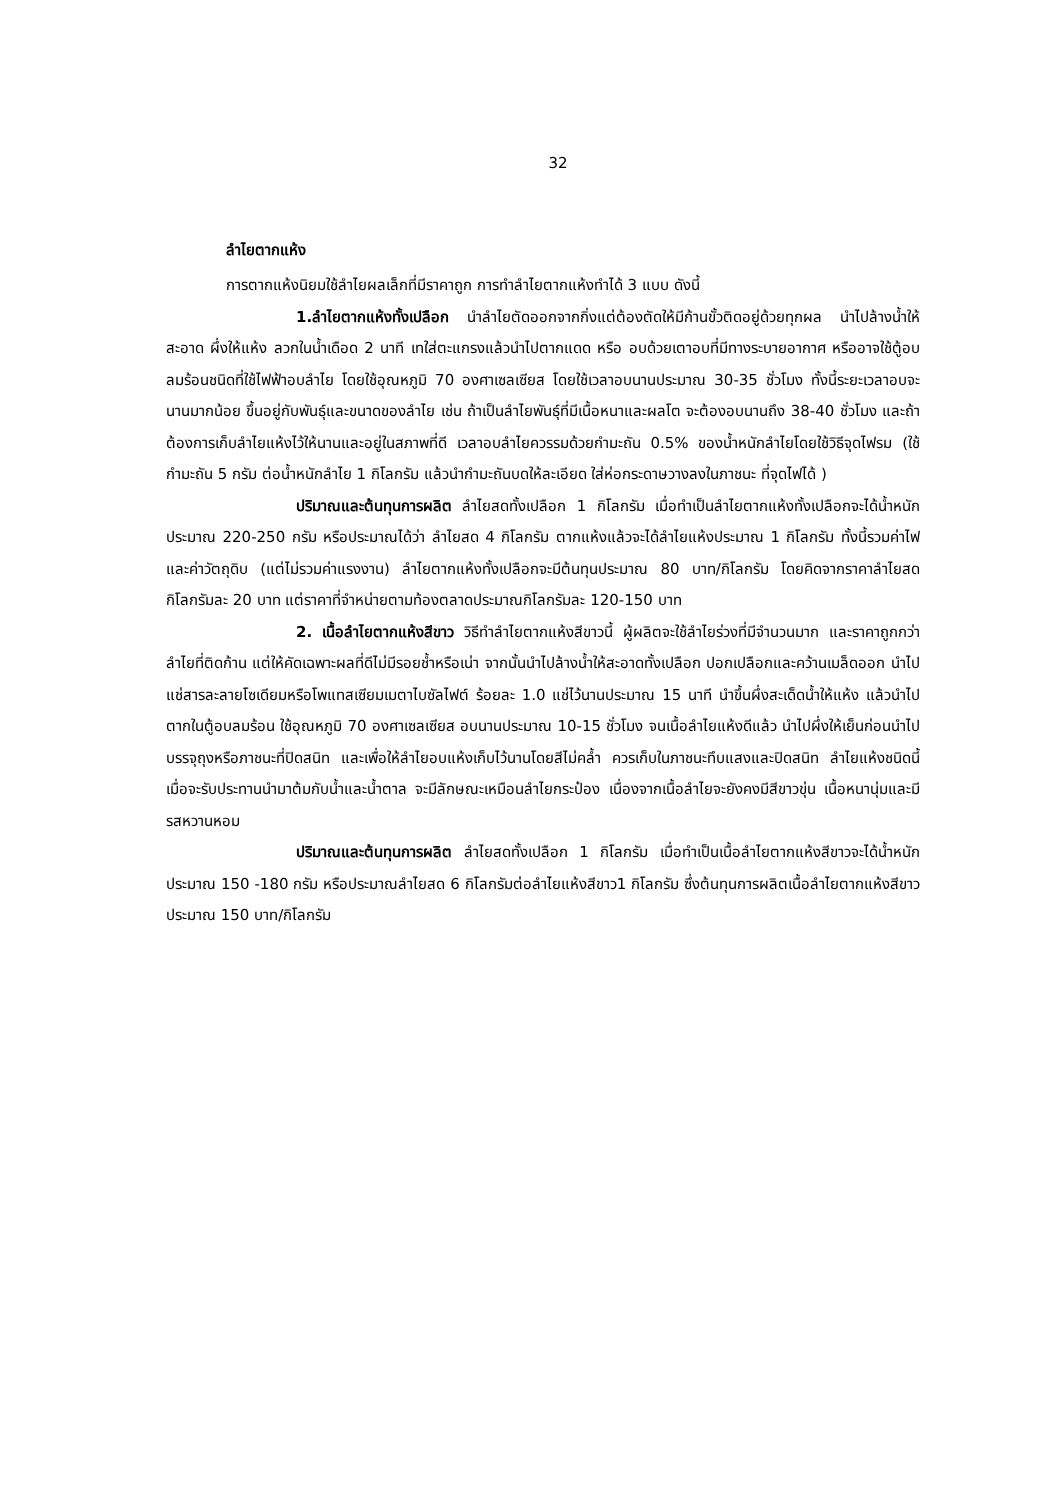32
ลำไยตากแห้ง
การตากแห้งนิยมใช้ลำไยผลเล็กที่มีราคาถูก การทำลำไยตากแห้งทำได้ 3 แบบ ดังนี้
1.ลำไยตากแห้งทั้งเปลือก นำลำไยตัดออกจากกิ่งแต่ต้องตัดให้มีก้านขั้วติดอยู่ด้วยทุกผล นำไปล้างน้ำให้สะอาด ผึ่งให้แห้ง ลวกในน้ำเดือด 2 นาที เทใส่ตะแกรงแล้วนำไปตากแดด หรือ อบด้วยเตาอบที่มีทางระบายอากาศ หรืออาจใช้ตู้อบลมร้อนชนิดที่ใช้ไฟฟ้าอบลำไย โดยใช้อุณหภูมิ 70 องศาเซลเซียส โดยใช้เวลาอบนานประมาณ 30-35 ชั่วโมง ทั้งนี้ระยะเวลาอบจะนานมากน้อย ขึ้นอยู่กับพันธุ์และขนาดของลำไย เช่น ถ้าเป็นลำไยพันธุ์ที่มีเนื้อหนาและผลโต จะต้องอบนานถึง 38-40 ชั่วโมง และถ้าต้องการเก็บลำไยแห้งไว้ให้นานและอยู่ในสภาพที่ดี เวลาอบลำไยควรรมด้วยกำมะถัน 0.5% ของน้ำหนักลำไยโดยใช้วิธีจุดไฟรม (ใช้กำมะถัน 5 กรัม ต่อน้ำหนักลำไย 1 กิโลกรัม แล้วนำกำมะถันบดให้ละเอียด ใส่ห่อกระดาษวางลงในภาชนะ ที่จุดไฟได้ )
ปริมาณและต้นทุนการผลิต ลำไยสดทั้งเปลือก 1 กิโลกรัม เมื่อทำเป็นลำไยตากแห้งทั้งเปลือกจะได้น้ำหนักประมาณ 220-250 กรัม หรือประมาณได้ว่า ลำไยสด 4 กิโลกรัม ตากแห้งแล้วจะได้ลำไยแห้งประมาณ 1 กิโลกรัม ทั้งนี้รวมค่าไฟและค่าวัตถุดิบ (แต่ไม่รวมค่าแรงงาน) ลำไยตากแห้งทั้งเปลือกจะมีต้นทุนประมาณ 80 บาท/กิโลกรัม โดยคิดจากราคาลำไยสดกิโลกรัมละ 20 บาท แต่ราคาที่จำหน่ายตามท้องตลาดประมาณกิโลกรัมละ 120-150 บาท
2. เนื้อลำไยตากแห้งสีขาว วิธีทำลำไยตากแห้งสีขาวนี้ ผู้ผลิตจะใช้ลำไยร่วงที่มีจำนวนมาก และราคาถูกกว่าลำไยที่ติดก้าน แต่ให้คัดเฉพาะผลที่ดีไม่มีรอยช้ำหรือเน่า จากนั้นนำไปล้างน้ำให้สะอาดทั้งเปลือก ปอกเปลือกและคว้านเมล็ดออก นำไปแช่สารละลายโซเดียมหรือโพแทสเซียมเมตาไบซัลไฟต์ ร้อยละ 1.0 แช่ไว้นานประมาณ 15 นาที นำขึ้นผึ่งสะเด็ดน้ำให้แห้ง แล้วนำไปตากในตู้อบลมร้อน ใช้อุณหภูมิ 70 องศาเซลเซียส อบนานประมาณ 10-15 ชั่วโมง จนเนื้อลำไยแห้งดีแล้ว นำไปผึ่งให้เย็นก่อนนำไปบรรจุถุงหรือภาชนะที่ปิดสนิท และเพื่อให้ลำไยอบแห้งเก็บไว้นานโดยสีไม่คล้ำ ควรเก็บในภาชนะทึบแสงและปิดสนิท ลำไยแห้งชนิดนี้เมื่อจะรับประทานนำมาต้มกับน้ำและน้ำตาล จะมีลักษณะเหมือนลำไยกระป๋อง เนื่องจากเนื้อลำไยจะยังคงมีสีขาวขุ่น เนื้อหนานุ่มและมีรสหวานหอม
ปริมาณและต้นทุนการผลิต ลำไยสดทั้งเปลือก 1 กิโลกรัม เมื่อทำเป็นเนื้อลำไยตากแห้งสีขาวจะได้น้ำหนักประมาณ 150 -180 กรัม หรือประมาณลำไยสด 6 กิโลกรัมต่อลำไยแห้งสีขาว1 กิโลกรัม ซึ่งต้นทุนการผลิตเนื้อลำไยตากแห้งสีขาวประมาณ 150 บาท/กิโลกรัม